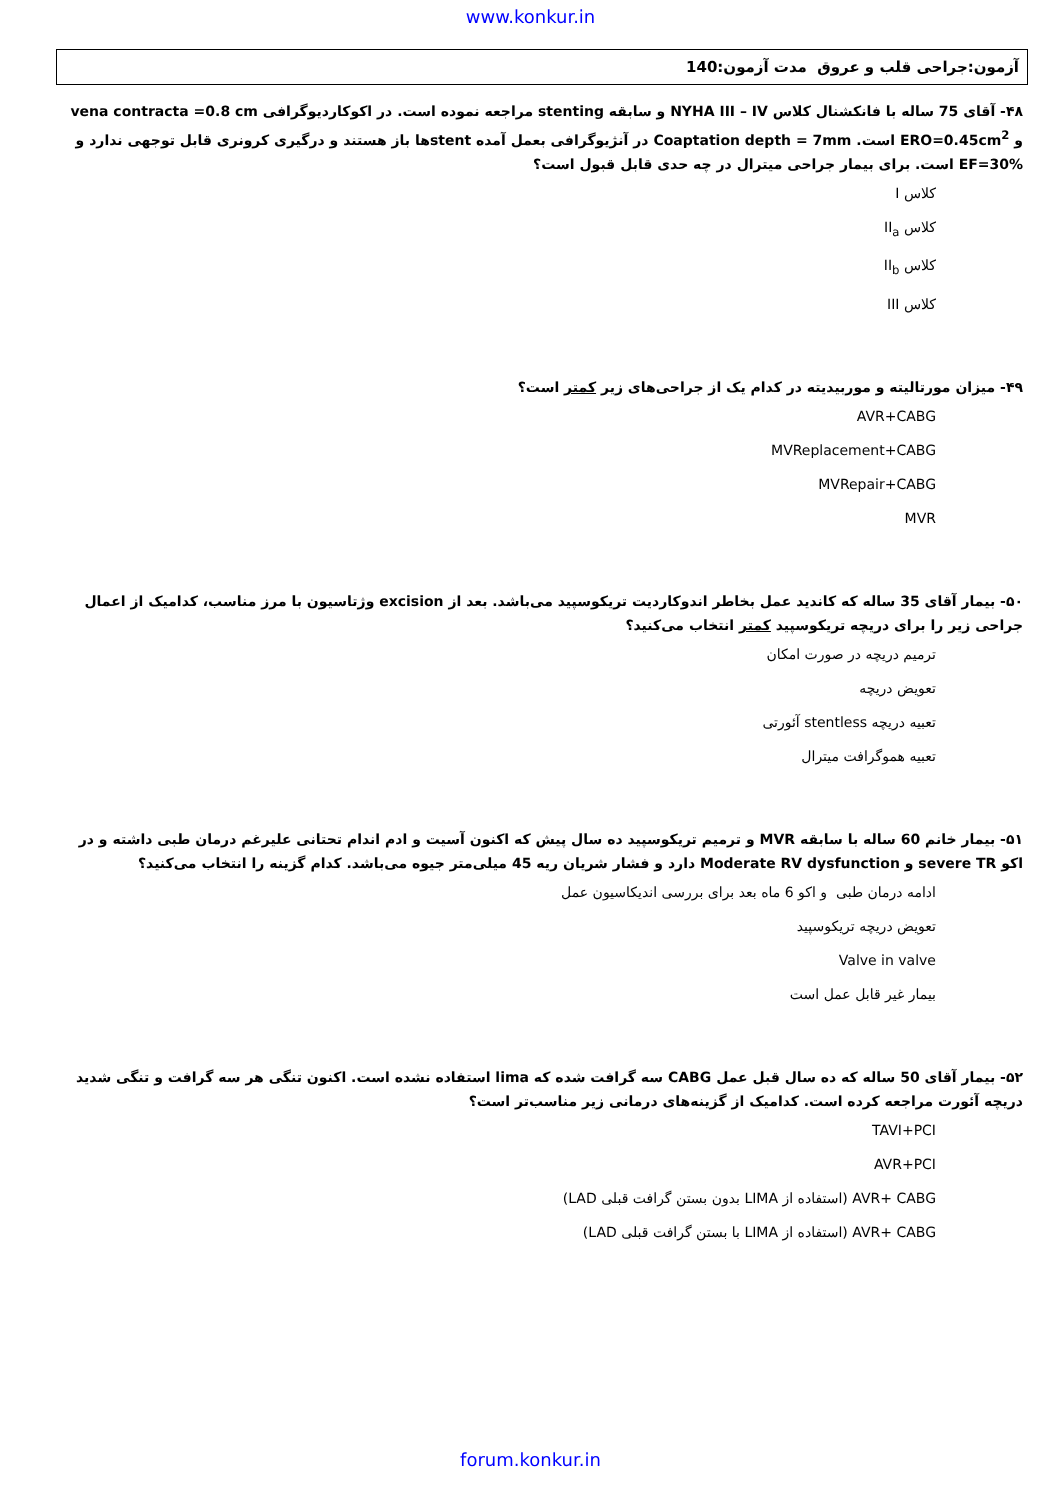www.konkur.in
آزمون:جراحی قلب و عروق مدت آزمون:140
۴۸- آقای 75 ساله با فانکشنال کلاس NYHA III – IV و سابقه stenting مراجعه نموده است. در اکوکاردیوگرافی vena contracta =0.8 cm و ERO=0.45cm<sup>2</sup> است. Coaptation depth = 7mm در آنژیوگرافی بعمل آمده stentها باز هستند و درگیری کرونری قابل توجهی ندارد و EF=30% است. برای بیمار جراحی میترال در چه حدی قابل قبول است؟
کلاس I
کلاس II<sub>a</sub>
کلاس II<sub>b</sub>
کلاس III
۴۹- میزان مورتالیته و موربیدیته در کدام یک از جراحی‌های زیر کمتر است؟
AVR+CABG
MVReplacement+CABG
MVRepair+CABG
MVR
۵۰- بیمار آقای 35 ساله که کاندید عمل بخاطر اندوکاردیت تریکوسپید می‌باشد. بعد از excision وژتاسیون با مرز مناسب، کدامیک از اعمال جراحی زیر را برای دریچه تریکوسپید کمتر انتخاب می‌کنید؟
ترمیم دریچه در صورت امکان
تعویض دریچه
تعبیه دریچه stentless آئورتی
تعبیه هموگرافت میترال
۵۱- بیمار خانم 60 ساله با سابقه MVR و ترمیم تریکوسپید ده سال پیش که اکنون آسیت و ادم اندام تحتانی علیرغم درمان طبی داشته و در اکو severe TR و Moderate RV dysfunction دارد و فشار شریان ریه 45 میلی‌متر جیوه می‌باشد. کدام گزینه را انتخاب می‌کنید؟
ادامه درمان طبی و اکو 6 ماه بعد برای بررسی اندیکاسیون عمل
تعویض دریچه تریکوسپید
Valve in valve
بیمار غیر قابل عمل است
۵۲- بیمار آقای 50 ساله که ده سال قبل عمل CABG سه گرافت شده که lima استفاده نشده است. اکنون تنگی هر سه گرافت و تنگی شدید دریچه آئورت مراجعه کرده است. کدامیک از گزینه‌های درمانی زیر مناسب‌تر است؟
TAVI+PCI
AVR+PCI
AVR+ CABG (استفاده از LIMA بدون بستن گرافت قبلی LAD)
AVR+ CABG (استفاده از LIMA با بستن گرافت قبلی LAD)
forum.konkur.in